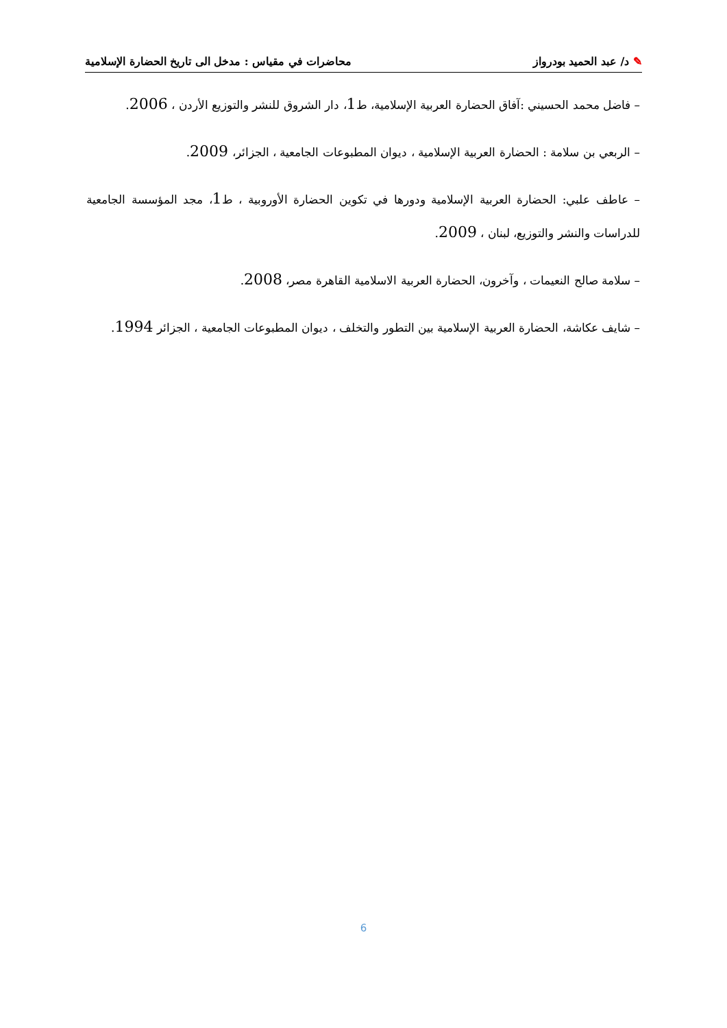✎ د/ عبد الحميد بودرواز محاضرات في مقياس : مدخل الى تاريخ الحضارة الإسلامية
– فاضل محمد الحسيني :آفاق الحضارة العربية الإسلامية، ط1، دار الشروق للنشر والتوزيع الأردن ، 2006.
– الربعي بن سلامة : الحضارة العربية الإسلامية ، ديوان المطبوعات الجامعية ، الجزائر، 2009.
– عاطف علبي: الحضارة العربية الإسلامية ودورها في تكوين الحضارة الأوروبية ، ط1، مجد المؤسسة الجامعية للدراسات والنشر والتوزيع، لبنان ، 2009.
– سلامة صالح النعيمات ، وآخرون، الحضارة العربية الاسلامية القاهرة مصر، 2008.
– شايف عكاشة، الحضارة العربية الإسلامية بين التطور والتخلف ، ديوان المطبوعات الجامعية ، الجزائر 1994.
6